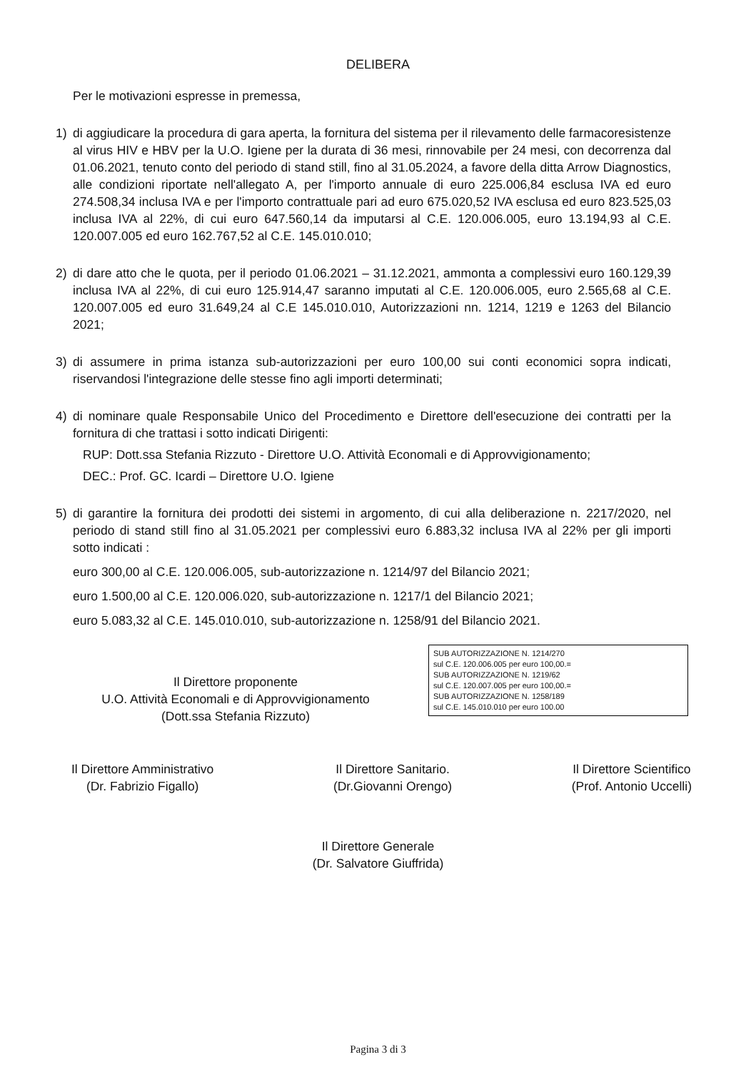DELIBERA
Per le motivazioni espresse in premessa,
1) di aggiudicare la procedura di gara aperta, la fornitura del sistema per il rilevamento delle farmacoresistenze al virus HIV e HBV per la U.O. Igiene per la durata di 36 mesi, rinnovabile per 24 mesi, con decorrenza dal 01.06.2021, tenuto conto del periodo di stand still, fino al 31.05.2024, a favore della ditta Arrow Diagnostics, alle condizioni riportate nell'allegato A, per l'importo annuale di euro 225.006,84 esclusa IVA ed euro 274.508,34 inclusa IVA e per l'importo contrattuale pari ad euro 675.020,52 IVA esclusa ed euro 823.525,03 inclusa IVA al 22%, di cui euro 647.560,14 da imputarsi al C.E. 120.006.005, euro 13.194,93 al C.E. 120.007.005 ed euro 162.767,52 al C.E. 145.010.010;
2) di dare atto che le quota, per il periodo 01.06.2021 – 31.12.2021, ammonta a complessivi euro 160.129,39 inclusa IVA al 22%, di cui euro 125.914,47 saranno imputati al C.E. 120.006.005, euro 2.565,68 al C.E. 120.007.005 ed euro 31.649,24 al C.E 145.010.010, Autorizzazioni nn. 1214, 1219 e 1263 del Bilancio 2021;
3) di assumere in prima istanza sub-autorizzazioni per euro 100,00 sui conti economici sopra indicati, riservandosi l'integrazione delle stesse fino agli importi determinati;
4) di nominare quale Responsabile Unico del Procedimento e Direttore dell'esecuzione dei contratti per la fornitura di che trattasi i sotto indicati Dirigenti:
RUP: Dott.ssa Stefania Rizzuto - Direttore U.O. Attività Economali e di Approvvigionamento;
DEC.: Prof. GC. Icardi – Direttore U.O. Igiene
5) di garantire la fornitura dei prodotti dei sistemi in argomento, di cui alla deliberazione n. 2217/2020, nel periodo di stand still fino al 31.05.2021 per complessivi euro 6.883,32 inclusa IVA al 22% per gli importi sotto indicati :
euro 300,00 al C.E. 120.006.005, sub-autorizzazione n. 1214/97 del Bilancio 2021;
euro 1.500,00 al C.E. 120.006.020, sub-autorizzazione n. 1217/1 del Bilancio 2021;
euro 5.083,32 al C.E. 145.010.010, sub-autorizzazione n. 1258/91 del Bilancio 2021.
SUB AUTORIZZAZIONE N. 1214/270
sul C.E. 120.006.005 per euro 100,00.=
SUB AUTORIZZAZIONE N. 1219/62
sul C.E. 120.007.005 per euro 100,00.=
SUB AUTORIZZAZIONE N. 1258/189
sul C.E. 145.010.010 per euro 100.00
Il Direttore proponente
U.O. Attività Economali e di Approvvigionamento
(Dott.ssa Stefania Rizzuto)
Il Direttore Amministrativo
(Dr. Fabrizio Figallo)
Il Direttore Sanitario.
(Dr.Giovanni Orengo)
Il Direttore Scientifico
(Prof. Antonio Uccelli)
Il Direttore Generale
(Dr. Salvatore Giuffrida)
Pagina 3 di 3